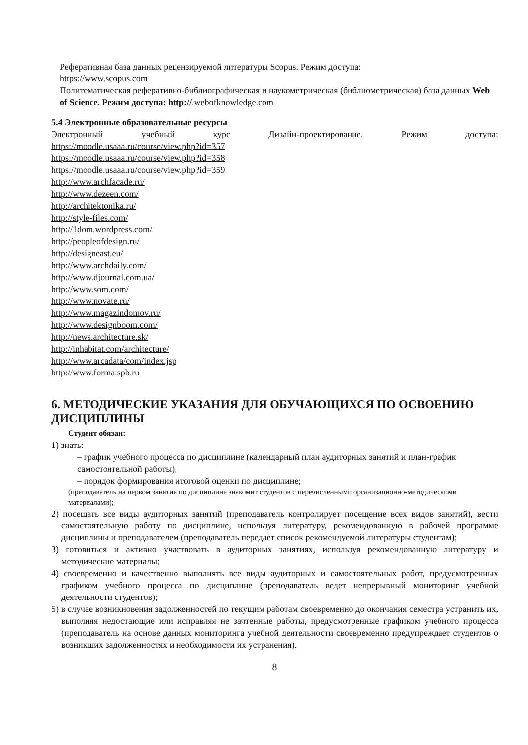Реферативная база данных рецензируемой литературы Scopus. Режим доступа:
https://www.scopus.com
Политематическая реферативно-библиографическая и наукометрическая (библиометрическая) база данных Web of Science. Режим доступа: http://.webofknowledge.com
5.4 Электронные образовательные ресурсы
Электронный учебный курс Дизайн-проектирование. Режим доступа:
https://moodle.usaaa.ru/course/view.php?id=357
https://moodle.usaaa.ru/course/view.php?id=358
https://moodle.usaaa.ru/course/view.php?id=359
http://www.archfacade.ru/
http://www.dezeen.com/
http://architektonika.ru/
http://style-files.com/
http://1dom.wordpress.com/
http://peopleofdesign.ru/
http://designeast.eu/
http://www.archdaily.com/
http://www.djournal.com.ua/
http://www.som.com/
http://www.novate.ru/
http://www.magazindomov.ru/
http://www.designboom.com/
http://news.architecture.sk/
http://inhabitat.com/architecture/
http://www.arcadata/com/index.jsp
http://www.forma.spb.ru
6. МЕТОДИЧЕСКИЕ УКАЗАНИЯ ДЛЯ ОБУЧАЮЩИХСЯ ПО ОСВОЕНИЮ ДИСЦИПЛИНЫ
Студент обязан:
1) знать:
– график учебного процесса по дисциплине (календарный план аудиторных занятий и план-график самостоятельной работы);
– порядок формирования итоговой оценки по дисциплине;
(преподаватель на первом занятии по дисциплине знакомит студентов с перечисленными организационно-методическими материалами);
2) посещать все виды аудиторных занятий (преподаватель контролирует посещение всех видов занятий), вести самостоятельную работу по дисциплине, используя литературу, рекомендованную в рабочей программе дисциплины и преподавателем (преподаватель передает список рекомендуемой литературы студентам);
3) готовиться и активно участвовать в аудиторных занятиях, используя рекомендованную литературу и методические материалы;
4) своевременно и качественно выполнять все виды аудиторных и самостоятельных работ, предусмотренных графиком учебного процесса по дисциплине (преподаватель ведет непрерывный мониторинг учебной деятельности студентов);
5) в случае возникновения задолженностей по текущим работам своевременно до окончания семестра устранить их, выполняя недостающие или исправляя не зачтенные работы, предусмотренные графиком учебного процесса (преподаватель на основе данных мониторинга учебной деятельности своевременно предупреждает студентов о возникших задолженностях и необходимости их устранения).
8